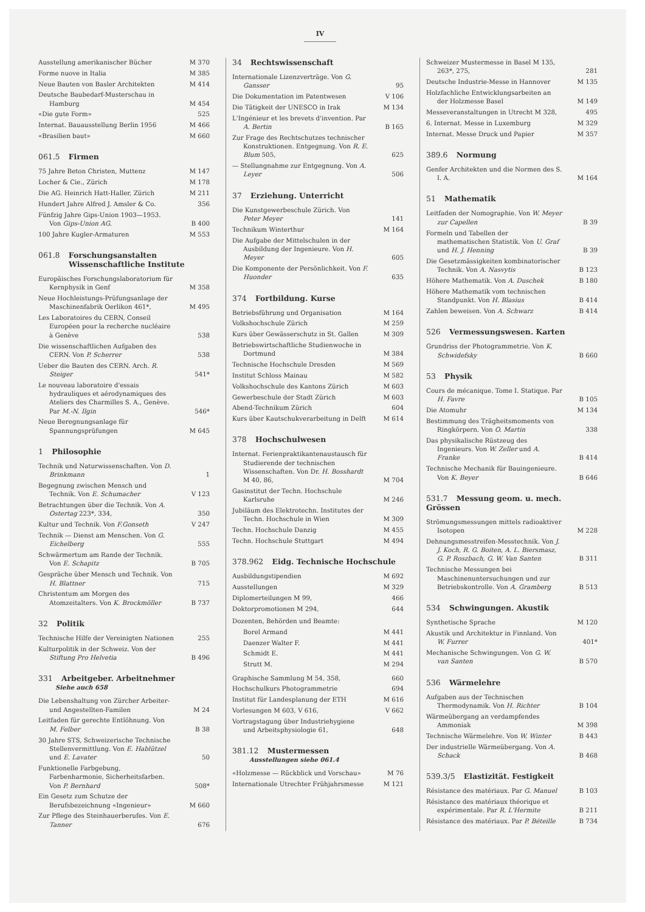IV
Ausstellung amerikanischer Bücher M 370
Forme nuove in Italia M 385
Neue Bauten von Basler Architekten M 414
Deutsche Baubedarf-Musterschau in Hamburg M 454
«Die gute Form» 525
Internat. Bauausstellung Berlin 1956 M 466
«Brasilien baut» M 660
061.5 Firmen
75 Jahre Beton Christen, Muttenz M 147
Locher & Cie., Zürich M 178
Die AG. Heinrich Hatt-Haller, Zürich M 211
Hundert Jahre Alfred J. Amsler & Co. 356
Fünfzig Jahre Gips-Union 1903—1953. Von Gips-Union AG. B 400
100 Jahre Kugler-Armaturen M 553
061.8 Forschungsanstalten
Wissenschaftliche Institute
Europäisches Forschungslaboratorium für Kernphysik in Genf M 358
Neue Hochleistungs-Prüfungsanlage der Maschinenfabrik Oerlikon 461*, M 495
Les Laboratoires du CERN, Conseil Européen pour la recherche nucléaire à Genève 538
Die wissenschaftlichen Aufgaben des CERN. Von P. Scherrer 538
Ueber die Bauten des CERN. Arch. R. Steiger 541*
Le nouveau laboratoire d'essais hydrauliques et aérodynamiques des Ateliers des Charmilles S. A., Genève. Par M.-N. Ilgin 546*
Neue Beregnungsanlage für Spannungsprüfungen M 645
1 Philosophie
Technik und Naturwissenschaften. Von D. Brinkmann 1
Begegnung zwischen Mensch und Technik. Von E. Schumacher V 123
Betrachtungen über die Technik. Von A. Ostertag 223*, 334, 350
Kultur und Technik. Von F.Gonseth V 247
Technik — Dienst am Menschen. Von G. Eichelberg 555
Schwärmertum am Rande der Technik. Von E. Schapitz B 705
Gespräche über Mensch und Technik. Von H. Blattner 715
Christentum am Morgen des Atomzeitalters. Von K. Brockmöller B 737
32 Politik
Technische Hilfe der Vereinigten Nationen 255
Kulturpolitik in der Schweiz. Von der Stiftung Pro Helvetia B 496
331 Arbeitgeber. Arbeitnehmer
Siehe auch 658
Die Lebenshaltung von Zürcher Arbeiter- und Angestellten-Familen M 24
Leitfaden für gerechte Entlöhnung. Von M. Felber B 38
30 Jahre STS, Schweizerische Technische Stellenvermittlung. Von E. Hablützel und E. Lavater 50
Funktionelle Farbgebung, Farbenharmonie, Sicherheitsfarben. Von P. Bernhard 508*
Ein Gesetz zum Schutze der Berufsbezeichnung «Ingenieur» M 660
Zur Pflege des Steinhauerberufes. Von E. Tanner 676
34 Rechtswissenschaft
Internationale Lizenzverträge. Von G. Gansser 95
Die Dokumentation im Patentwesen V 106
Die Tätigkeit der UNESCO in Irak M 134
L'Ingénieur et les brevets d'invention. Par A. Bertin B 165
Zur Frage des Rechtschutzes technischer Konstruktionen. Entgegnung. Von R. E. Blum 505, 625
— Stellungnahme zur Entgegnung. Von A. Leyer 506
37 Erziehung. Unterricht
Die Kunstgewerbeschule Zürich. Von Peter Meyer 141
Technikum Winterthur M 164
Die Aufgabe der Mittelschulen in der Ausbildung der Ingenieure. Von H. Meyer 605
Die Komponente der Persönlichkeit. Von F. Huonder 635
374 Fortbildung. Kurse
Betriebsführung und Organisation M 164
Volkshochschule Zürich M 259
Kurs über Gewässerschutz in St. Gallen M 309
Betriebswirtschaftliche Studienwoche in Dortmund M 384
Technische Hochschule Dresden M 569
Institut Schloss Mainau M 582
Volkshochschule des Kantons Zürich M 603
Gewerbeschule der Stadt Zürich M 603
Abend-Technikum Zürich 604
Kurs über Kautschukverarbeitung in Delft M 614
378 Hochschulwesen
Internat. Ferienpraktikantenaustausch für Studierende der technischen Wissenschaften. Von Dr. H. Bosshardt M 40, 86, M 704
Gasinstitut der Techn. Hochschule Karlsruhe M 246
Jubiläum des Elektrotechn. Institutes der Techn. Hochschule in Wien M 309
Techn. Hochschule Danzig M 455
Techn. Hochschule Stuttgart M 494
378.962 Eidg. Technische Hochschule
Ausbildungstipendien M 692
Ausstellungen M 329
Diplomerteilungen M 99, 466
Doktorpromotionen M 294, 644
Dozenten, Behörden und Beamte:
Borel Armand M 441
Daenzer Walter F. M 441
Schmidt E. M 441
Strutt M. M 294
Graphische Sammlung M 54, 358, 660
Hochschulkurs Photogrammetrie 694
Institut für Landesplanung der ETH M 616
Vorlesungen M 603, V 616, V 662
Vortragstagung über Industriehygiene und Arbeitsphysiologie 61, 648
381.12 Mustermessen
Ausstellungen siehe 061.4
«Holzmesse — Rückblick und Vorschau» M 76
Internationale Utrechter Frühjahrsmesse M 121
Schweizer Mustermesse in Basel M 135, 263*, 275, 281
Deutsche Industrie-Messe in Hannover M 135
Holzfachliche Entwicklungsarbeiten an der Holzmesse Basel M 149
Messeveranstaltungen in Utrecht M 328, 495
6. Internat. Messe in Luxemburg M 329
Internat. Messe Druck und Papier M 357
389.6 Normung
Genfer Architekten und die Normen des S. I. A. M 164
51 Mathematik
Leitfaden der Nomographie. Von W. Meyer zur Capellen B 39
Formeln und Tabellen der mathematischen Statistik. Von U. Graf und H. J. Henning B 39
Die Gesetzmässigkeiten kombinatorischer Technik. Von A. Nasvytis B 123
Höhere Mathematik. Von A. Duschek B 180
Höhere Mathematik vom technischen Standpunkt. Von H. Blasius B 414
Zahlen beweisen. Von A. Schwarz B 414
526 Vermessungswesen. Karten
Grundriss der Photogrammetrie. Von K. Schwidefsky B 660
53 Physik
Cours de mécanique. Tome I. Statique. Par H. Favre B 105
Die Atomuhr M 134
Bestimmung des Trägheitsmoments von Ringkörpern. Von O. Martin 338
Das physikalische Rüstzeug des Ingenieurs. Von W. Zeller und A. Franke B 414
Technische Mechanik für Bauingenieure. Von K. Beyer B 646
531.7 Messung geom. u. mech. Grössen
Strömungsmessungen mittels radioaktiver Isotopen M 228
Dehnungsmesstreifen-Messtechnik. Von J. J. Koch, R. G. Boiten, A. L. Biersmasz, G. P. Roszbach, G. W. Van Santen B 311
Technische Messungen bei Maschinenuntersuchungen und zur Betriebskontrolle. Von A. Gramberg B 513
534 Schwingungen. Akustik
Synthetische Sprache M 120
Akustik und Architektur in Finnland. Von W. Furrer 401*
Mechanische Schwingungen. Von G. W. van Santen B 570
536 Wärmelehre
Aufgaben aus der Technischen Thermodynamik. Von H. Richter B 104
Wärmeübergang an verdampfendes Ammoniak M 398
Technische Wärmelehre. Von W. Winter B 443
Der industrielle Wärmeübergang. Von A. Schack B 468
539.3/5 Elastizität. Festigkeit
Résistance des matériaux. Par G. Manuel B 103
Résistance des matériaux théorique et expérimentale. Par R. L'Hermite B 211
Résistance des matériaux. Par P. Béteille B 734